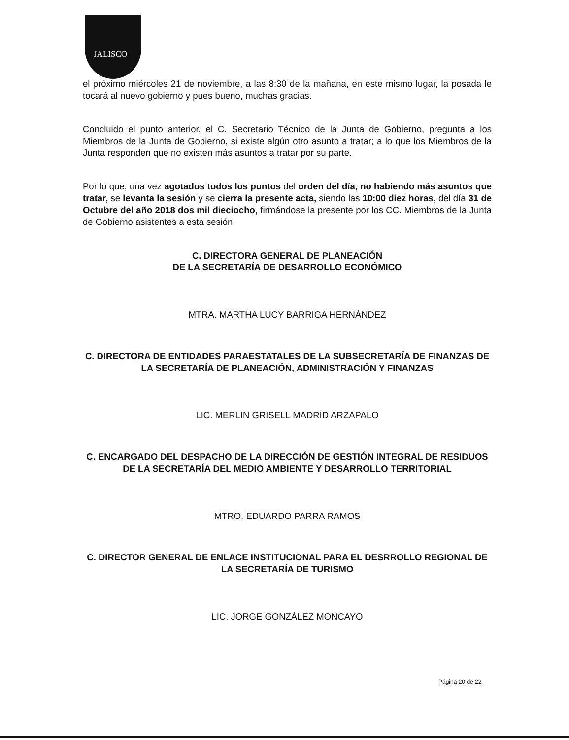JALISCO
el próximo miércoles 21 de noviembre, a las 8:30 de la mañana, en este mismo lugar, la posada le tocará al nuevo gobierno y pues bueno, muchas gracias.
Concluido el punto anterior, el C. Secretario Técnico de la Junta de Gobierno, pregunta a los Miembros de la Junta de Gobierno, si existe algún otro asunto a tratar; a lo que los Miembros de la Junta responden que no existen más asuntos a tratar por su parte.
Por lo que, una vez agotados todos los puntos del orden del día, no habiendo más asuntos que tratar, se levanta la sesión y se cierra la presente acta, siendo las 10:00 diez horas, del día 31 de Octubre del año 2018 dos mil dieciocho, firmándose la presente por los CC. Miembros de la Junta de Gobierno asistentes a esta sesión.
C. DIRECTORA GENERAL DE PLANEACIÓN
DE LA SECRETARÍA DE DESARROLLO ECONÓMICO
MTRA. MARTHA LUCY BARRIGA HERNÁNDEZ
C. DIRECTORA DE ENTIDADES PARAESTATALES DE LA SUBSECRETARÍA DE FINANZAS DE LA SECRETARÍA DE PLANEACIÓN, ADMINISTRACIÓN Y FINANZAS
LIC. MERLIN GRISELL MADRID ARZAPALO
C. ENCARGADO DEL DESPACHO DE LA DIRECCIÓN DE GESTIÓN INTEGRAL DE RESIDUOS DE LA SECRETARÍA DEL MEDIO AMBIENTE Y DESARROLLO TERRITORIAL
MTRO. EDUARDO PARRA RAMOS
C. DIRECTOR GENERAL DE ENLACE INSTITUCIONAL PARA EL DESRROLLO REGIONAL DE LA SECRETARÍA DE TURISMO
LIC. JORGE GONZÁLEZ MONCAYO
Página 20 de 22